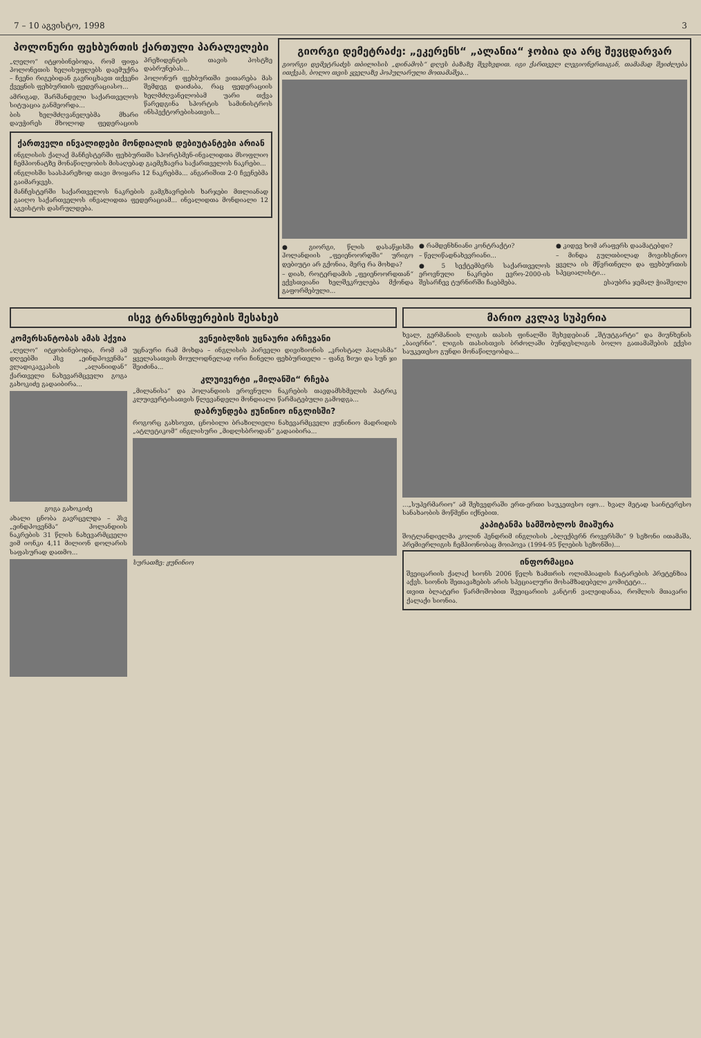7 – 10 აგვისტო, 1998 3
პოლონური ფეხბურთის ქართული პარალელები
„ლელო“ იტყობინებოდა, რომ ფიფა პოლონეთის ხელისუფლებს დაემუქრა – ჩვენი რიგებიდან გავრიცხავთ თქვენი ქვეყნის ფეხბურთის ფედერაციასო...
ამრიგად, შარშანდელი საქართველოს სიტუაცია განმეორდა...
ბის ხელმძღვანელებმა მხარი დაუჭირეს მხოლოდ ფედერაციის პრეზიდენტის თავის პოსტზე დაბრუნებას...
პოლონურ ფეხბურთში ვითარება მას შემდეგ დაიძაბა, რაც ფედერაციის ხელმძღვანელობამ უარი თქვა წარედგინა სპორტის სამინისტროს ინსპექტორებისათვის...
ქართველი ინვალიდები მონდიალის დებიუტანტები არიან
ინგლისის ქალაქ მანჩესტერში ფეხბურთში სპორტსმენ-ინვალიდთა მსოფლიო ჩემპიონატზე მონაწილეობის მისაღებად გაემგზავრა საქართველოს ნაკრები...
ინგლისში საასპარეზოდ თავი მოიყარა 12 ნაკრებმა... ანგარიშით 2-0 ჩვენებმა გაიმარჯვეს.
მანჩესტერში საქართველოს ნაკრების გამგზავრების ხარჯები მთლიანად გაიღო საქართველოს ინვალიდთა ფედერაციამ... ინვალიდთა მონდიალი 12 აგვისტოს დასრულდება.
გიორგი დემეტრაძე: „ეკერენს“ „ალანია“ ჯობია და არც შევცდარვარ
გიორგი დემეტრაძეს თბილისის „დინამოს“ დღეს ბაზაზე შევხვდით. იგი ქართველ ლეგიონერთაგან, თამამად შეიძლება ითქვას, ბოლო თვის ყველაზე პოპულარული მოთამაშეა...
● გიორგი, წლის დასაწყისში ჰოლანდიის „ფეიენოორდში“ ურიგო დებიუტი არ გქონია, მერე რა მოხდა?
– დიახ, როტერდამის „ფეიენოორდთან“ ექვსთვიანი ხელშეკრულება მქონდა გაფორმებული...
● რამდენხნიანი კონტრაქტი?
– წელიწადნახევრიანი...
● 5 სექტემბერს საქართველოს ეროვნული ნაკრები ევრო-2000-ის შესარჩევ ტურნირში ჩაებმება.
● კიდევ ხომ არაფერს დაამატებდი?
– მინდა გულთბილად მოვიხსენიო ყველა ის მწვრთნელი და ფეხბურთის სპეციალისტი...
ესაუბრა ჯემალ ჭიაშვილი
ისევ ტრანსფერების შესახებ
კომერსანტობას ამას ჰქვია
„ლელო“ იტყობინებოდა, რომ ამ დღეებში პსვ „ეინდჰოვენმა“ ვლადიკავკასის „ალანიიდან“ ქართველი ნახევარმცველი გოგა გახოკიძე გადაიბირა...
გოგა გახოკიძე
ახალი ცნობა გავრცელდა – პსვ „ეინდჰოვენმა“ ჰოლანდიის ნაკრების 31 წლის ნახევარმცველი ვიმ იონკი 4,11 მილიონ დოლარის საფასურად დათმო...
ვენეიბლზის უცნაური არჩევანი
უცნაური რამ მოხდა – ინგლისის პირველი დივიზიონის „კრისტალ პალასმა“ ყველასათვის მოულოდნელად ორი ჩინელი ფეხბურთელი – ფანგ ზიუი და სუნ ჯი შეიძინა...
კლუივერტი „მილანში“ რჩება
„მილანისა“ და ჰოლანდიის ეროვნული ნაკრების თავდამსხმელის პატრიკ კლუივერტისათვის წლევანდელი მონდიალი წარმატებული გამოდგა...
დაბრუნდება ჟუნინიო ინგლისში?
როგორც გახსოვთ, ცნობილი ბრაზილიელი ნახევარმცველი ჟუნინიო მადრიდის „ატლეტიკომ“ ინგლისური „მიდლსბროდან“ გადაიბირა...
სურათზე: ჟუნინიო
მარიო კვლავ სუპერია
ხვალ, გერმანიის ლიგის თასის ფინალში შეხვდებიან „შტუტგარტი“ და მიუნხენის „ბაიერნი“. ლიგის თასისთვის ბრძოლაში ბუნდესლიგის ბოლო გათამაშების ექვსი საუკეთესო გუნდი მონაწილეობდა...
...„სუპერმარიო“ ამ შეხვედრაში ერთ-ერთი საუკეთესო იყო... ხვალ მეტად საინტერესო სანახაობის მოწმენი იქნებით.
კაპიტანმა სამშობლოს მიაშურა
შოტლანდიელმა კოლინ ჰენდრიმ ინგლისის „ბლექბერნ როვერსში“ 9 სეზონი ითამაშა, პრემიერლიგის ჩემპიონობაც მოიპოვა (1994-95 წლების სეზონში)...
ინფორმაცია
შვეიცარიის ქალაქ სიონს 2006 წელს ზამთრის ოლიმპიადის ჩატარების პრეტენზია აქვს. სიონის შეთავაზების არის სპეციალური მოსამზადებელი კომიტეტი...
თვით ბლატერი წარმოშობით შვეიცარიის კანტონ ვალეიდანაა, რომლის მთავარი ქალაქი სიონია.